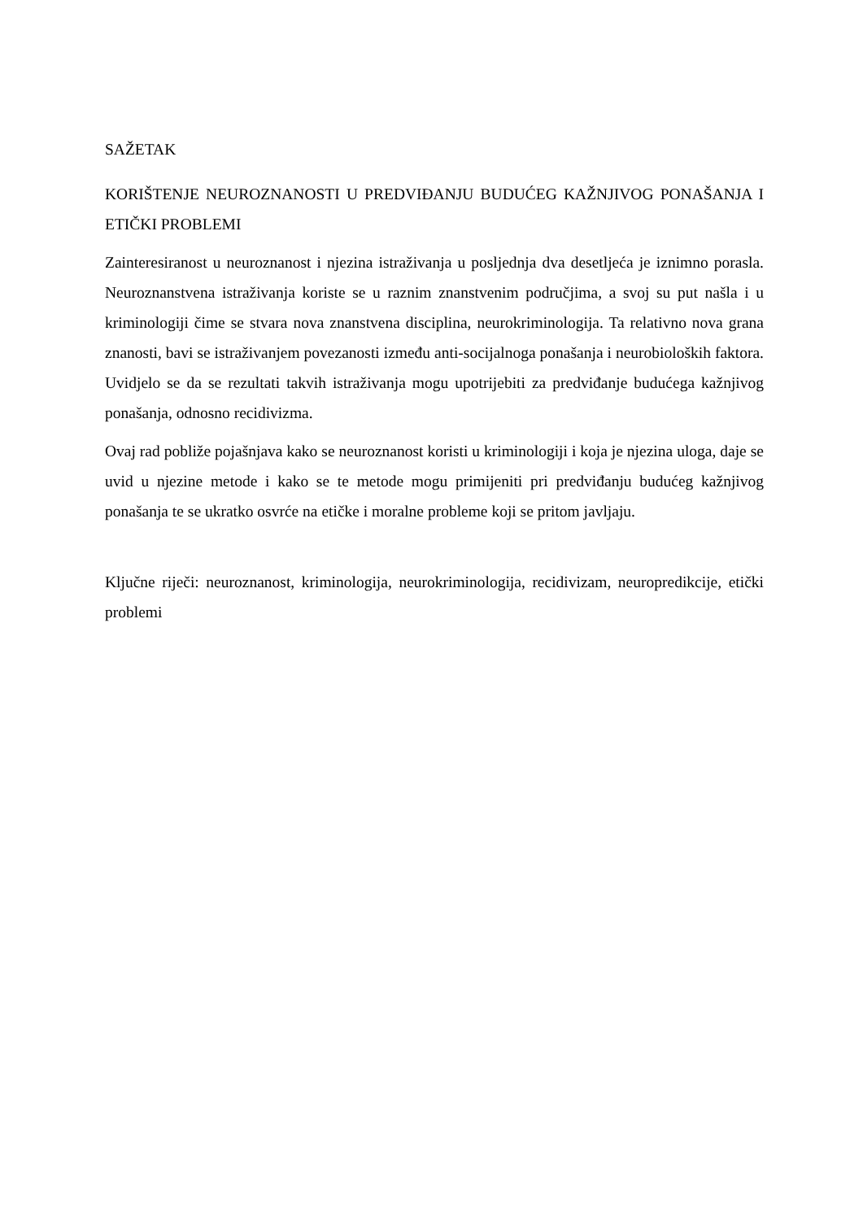SAŽETAK
KORIŠTENJE NEUROZNANOSTI U PREDVIĐANJU BUDUĆEG KAŽNJIVOG PONAŠANJA I ETIČKI PROBLEMI
Zainteresiranost u neuroznanost i njezina istraživanja u posljednja dva desetljeća je iznimno porasla. Neuroznanstvena istraživanja koriste se u raznim znanstvenim područjima, a svoj su put našla i u kriminologiji čime se stvara nova znanstvena disciplina, neurokriminologija. Ta relativno nova grana znanosti, bavi se istraživanjem povezanosti između anti-socijalnoga ponašanja i neurobioloških faktora. Uvidjelo se da se rezultati takvih istraživanja mogu upotrijebiti za predviđanje budućega kažnjivog ponašanja, odnosno recidivizma.
Ovaj rad pobliže pojašnjava kako se neuroznanost koristi u kriminologiji i koja je njezina uloga, daje se uvid u njezine metode i kako se te metode mogu primijeniti pri predviđanju budućeg kažnjivog ponašanja te se ukratko osvrće na etičke i moralne probleme koji se pritom javljaju.
Ključne riječi: neuroznanost, kriminologija, neurokriminologija, recidivizam, neuropredikcije, etički problemi